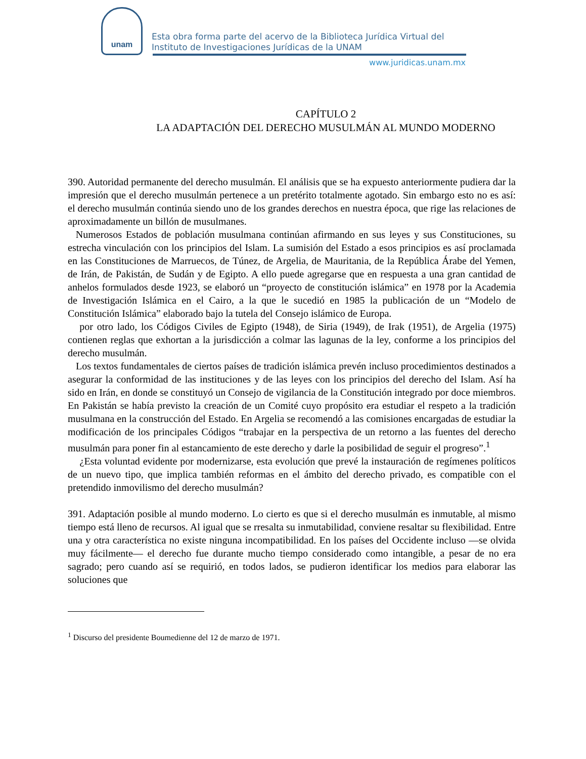unam
Esta obra forma parte del acervo de la Biblioteca Jurídica Virtual del Instituto de Investigaciones Jurídicas de la UNAM
www.juridicas.unam.mx
CAPÍTULO 2
LA ADAPTACIÓN DEL DERECHO MUSULMÁN AL MUNDO MODERNO
390. Autoridad permanente del derecho musulmán. El análisis que se ha expuesto anteriormente pudiera dar la impresión que el derecho musulmán pertenece a un pretérito totalmente agotado. Sin embargo esto no es así: el derecho musulmán continúa siendo uno de los grandes derechos en nuestra época, que rige las relaciones de aproximadamente un billón de musulmanes.
Numerosos Estados de población musulmana continúan afirmando en sus leyes y sus Constituciones, su estrecha vinculación con los principios del Islam. La sumisión del Estado a esos principios es así proclamada en las Constituciones de Marruecos, de Túnez, de Argelia, de Mauritania, de la República Árabe del Yemen, de Irán, de Pakistán, de Sudán y de Egipto. A ello puede agregarse que en respuesta a una gran cantidad de anhelos formulados desde 1923, se elaboró un “proyecto de constitución islámica” en 1978 por la Academia de Investigación Islámica en el Cairo, a la que le sucedió en 1985 la publicación de un “Modelo de Constitución Islámica” elaborado bajo la tutela del Consejo islámico de Europa.
por otro lado, los Códigos Civiles de Egipto (1948), de Siria (1949), de Irak (1951), de Argelia (1975) contienen reglas que exhortan a la jurisdicción a colmar las lagunas de la ley, conforme a los principios del derecho musulmán.
Los textos fundamentales de ciertos países de tradición islámica prevén incluso procedimientos destinados a asegurar la conformidad de las instituciones y de las leyes con los principios del derecho del Islam. Así ha sido en Irán, en donde se constituyó un Consejo de vigilancia de la Constitución integrado por doce miembros. En Pakistán se había previsto la creación de un Comité cuyo propósito era estudiar el respeto a la tradición musulmana en la construcción del Estado. En Argelia se recomendó a las comisiones encargadas de estudiar la modificación de los principales Códigos “trabajar en la perspectiva de un retorno a las fuentes del derecho musulmán para poner fin al estancamiento de este derecho y darle la posibilidad de seguir el progreso”.<sup>1</sup>
¿Esta voluntad evidente por modernizarse, esta evolución que prevé la instauración de regímenes políticos de un nuevo tipo, que implica también reformas en el ámbito del derecho privado, es compatible con el pretendido inmovilismo del derecho musulmán?
391. Adaptación posible al mundo moderno. Lo cierto es que si el derecho musulmán es inmutable, al mismo tiempo está lleno de recursos. Al igual que se rresalta su inmutabilidad, conviene resaltar su flexibilidad. Entre una y otra característica no existe ninguna incompatibilidad. En los países del Occidente incluso —se olvida muy fácilmente— el derecho fue durante mucho tiempo considerado como intangible, a pesar de no era sagrado; pero cuando así se requirió, en todos lados, se pudieron identificar los medios para elaborar las soluciones que
<sup>1</sup> Discurso del presidente Boumedienne del 12 de marzo de 1971.